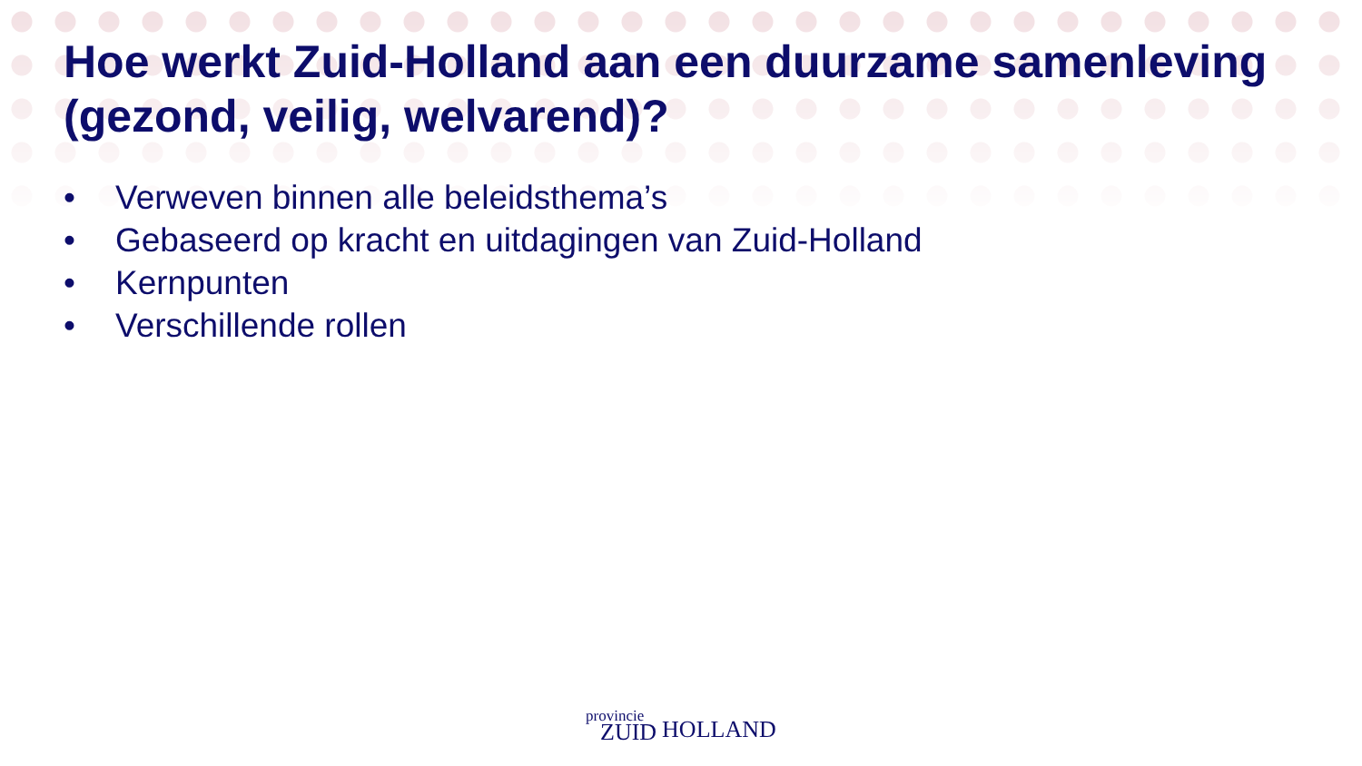Hoe werkt Zuid-Holland aan een duurzame samenleving (gezond, veilig, welvarend)?
• Verweven binnen alle beleidsthema’s
• Gebaseerd op kracht en uitdagingen van Zuid-Holland
• Kernpunten
• Verschillende rollen
provincie
ZUID
HOLLAND